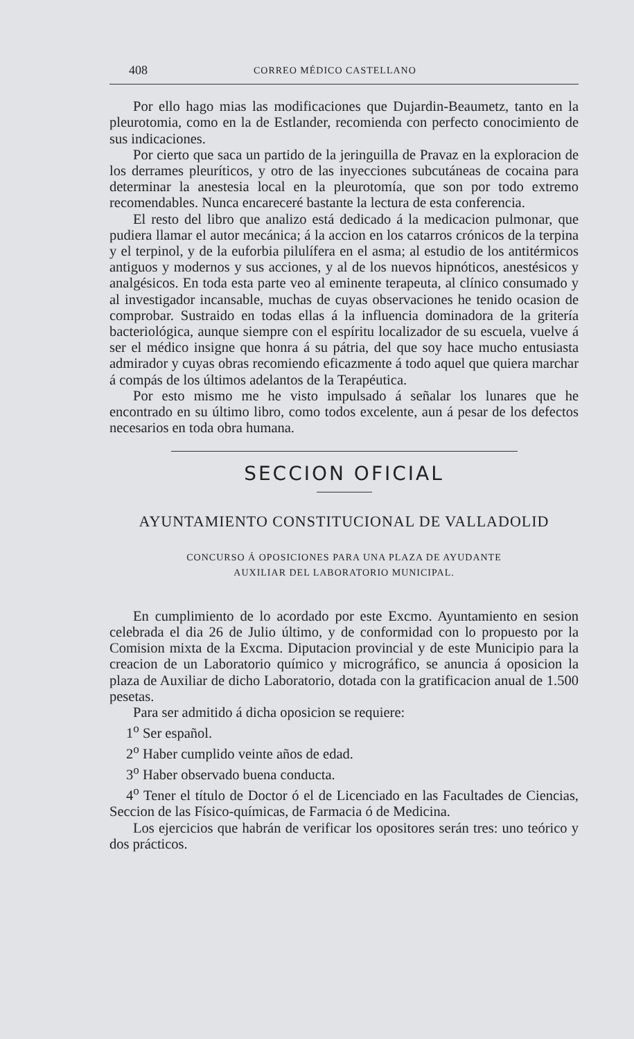408 CORREO MÉDICO CASTELLANO
Por ello hago mias las modificaciones que Dujardin-Beaumetz, tanto en la pleurotomia, como en la de Estlander, recomienda con perfecto conocimiento de sus indicaciones.
Por cierto que saca un partido de la jeringuilla de Pravaz en la exploracion de los derrames pleuríticos, y otro de las inyecciones subcutáneas de cocaina para determinar la anestesia local en la pleurotomía, que son por todo extremo recomendables. Nunca encareceré bastante la lectura de esta conferencia.
El resto del libro que analizo está dedicado á la medicacion pulmonar, que pudiera llamar el autor mecánica; á la accion en los catarros crónicos de la terpina y el terpinol, y de la euforbia pilulífera en el asma; al estudio de los antitérmicos antiguos y modernos y sus acciones, y al de los nuevos hipnóticos, anestésicos y analgésicos. En toda esta parte veo al eminente terapeuta, al clínico consumado y al investigador incansable, muchas de cuyas observaciones he tenido ocasion de comprobar. Sustraido en todas ellas á la influencia dominadora de la gritería bacteriológica, aunque siempre con el espíritu localizador de su escuela, vuelve á ser el médico insigne que honra á su pátria, del que soy hace mucho entusiasta admirador y cuyas obras recomiendo eficazmente á todo aquel que quiera marchar á compás de los últimos adelantos de la Terapéutica.
Por esto mismo me he visto impulsado á señalar los lunares que he encontrado en su último libro, como todos excelente, aun á pesar de los defectos necesarios en toda obra humana.
SECCION OFICIAL
AYUNTAMIENTO CONSTITUCIONAL DE VALLADOLID
CONCURSO Á OPOSICIONES PARA UNA PLAZA DE AYUDANTE
AUXILIAR DEL LABORATORIO MUNICIPAL.
En cumplimiento de lo acordado por este Excmo. Ayuntamiento en sesion celebrada el dia 26 de Julio último, y de conformidad con lo propuesto por la Comision mixta de la Excma. Diputacion provincial y de este Municipio para la creacion de un Laboratorio químico y micrográfico, se anuncia á oposicion la plaza de Auxiliar de dicho Laboratorio, dotada con la gratificacion anual de 1.500 pesetas.
Para ser admitido á dicha oposicion se requiere:
1<sup>o</sup> Ser español.
2<sup>o</sup> Haber cumplido veinte años de edad.
3<sup>o</sup> Haber observado buena conducta.
4<sup>o</sup> Tener el título de Doctor ó el de Licenciado en las Facultades de Ciencias, Seccion de las Físico-químicas, de Farmacia ó de Medicina.
Los ejercicios que habrán de verificar los opositores serán tres: uno teórico y dos prácticos.